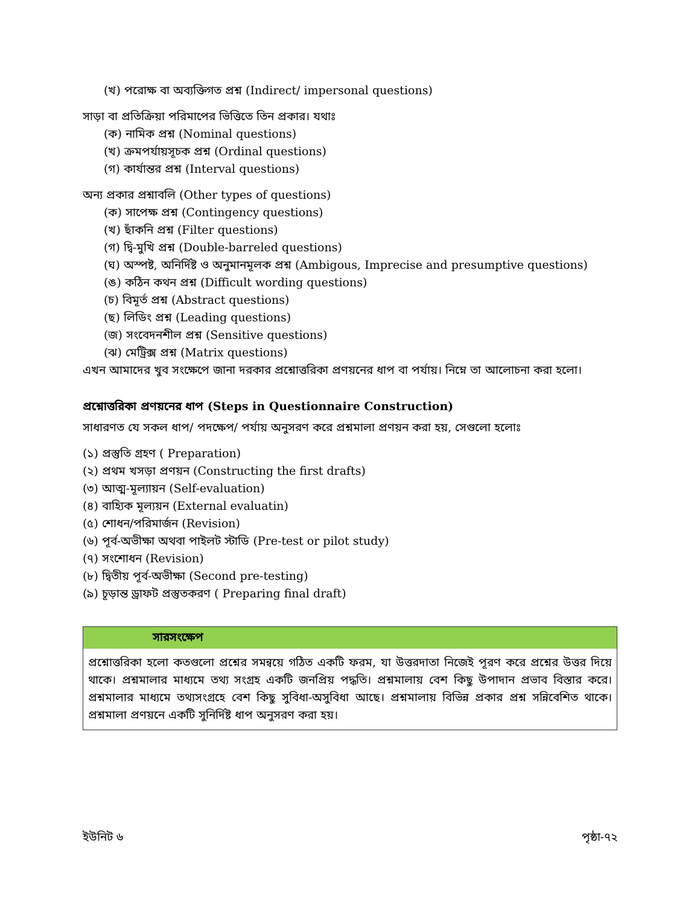(খ) পরোক্ষ বা অব্যক্তিগত প্রশ্ন (Indirect/ impersonal questions)
সাড়া বা প্রতিক্রিয়া পরিমাপের ভিত্তিতে তিন প্রকার। যথাঃ
(ক) নামিক প্রশ্ন (Nominal questions)
(খ) ক্রমপর্যায়সূচক প্রশ্ন (Ordinal questions)
(গ) কার্যান্তর প্রশ্ন (Interval questions)
অন্য প্রকার প্রশ্নাবলি (Other types of questions)
(ক) সাপেক্ষ প্রশ্ন (Contingency questions)
(খ) ছাঁকনি প্রশ্ন (Filter questions)
(গ) দ্বি-মুখি প্রশ্ন (Double-barreled questions)
(ঘ) অস্পষ্ট, অনির্দিষ্ট ও অনুমানমূলক প্রশ্ন (Ambigous, Imprecise and presumptive questions)
(ঙ) কঠিন কথন প্রশ্ন (Difficult wording questions)
(চ) বিমূর্ত প্রশ্ন (Abstract questions)
(ছ) লিডিং প্রশ্ন (Leading questions)
(জ) সংবেদনশীল প্রশ্ন (Sensitive questions)
(ঝ) মেট্রিক্স প্রশ্ন (Matrix questions)
এখন আমাদের খুব সংক্ষেপে জানা দরকার প্রশ্নোত্তরিকা প্রণয়নের ধাপ বা পর্যায়। নিম্নে তা আলোচনা করা হলো।
প্রশ্নোত্তরিকা প্রণয়নের ধাপ (Steps in Questionnaire Construction)
সাধারণত যে সকল ধাপ/ পদক্ষেপ/ পর্যায় অনুসরণ করে প্রশ্নমালা প্রণয়ন করা হয়, সেগুলো হলোঃ
(১) প্রস্তুতি গ্রহণ ( Preparation)
(২) প্রথম খসড়া প্রণয়ন (Constructing the first drafts)
(৩) আত্ম-মূল্যায়ন (Self-evaluation)
(৪) বাহ্যিক মূল্যয়ন (External evaluatin)
(৫) শোধন/পরিমার্জন (Revision)
(৬) পূর্ব-অভীক্ষা অথবা পাইলট স্টাডি (Pre-test or pilot study)
(৭) সংশোধন (Revision)
(৮) দ্বিতীয় পূর্ব-অভীক্ষা (Second pre-testing)
(৯) চূড়ান্ত ড্রাফট প্রস্তুতকরণ ( Preparing final draft)
সারসংক্ষেপ
প্রশ্নোত্তরিকা হলো কতগুলো প্রশ্নের সমন্বয়ে গঠিত একটি ফরম, যা উত্তরদাতা নিজেই পূরণ করে প্রশ্নের উত্তর দিয়ে থাকে। প্রশ্নমালার মাধ্যমে তথ্য সংগ্রহ একটি জনপ্রিয় পদ্ধতি। প্রশ্নমালায় বেশ কিছু উপাদান প্রভাব বিস্তার করে। প্রশ্নমালার মাধ্যমে তথ্যসংগ্রহে বেশ কিছু সুবিধা-অসুবিধা আছে। প্রশ্নমালায় বিভিন্ন প্রকার প্রশ্ন সন্নিবেশিত থাকে। প্রশ্নমালা প্রণয়নে একটি সুনির্দিষ্ট ধাপ অনুসরণ করা হয়।
ইউনিট ৬ পৃষ্ঠা-৭২